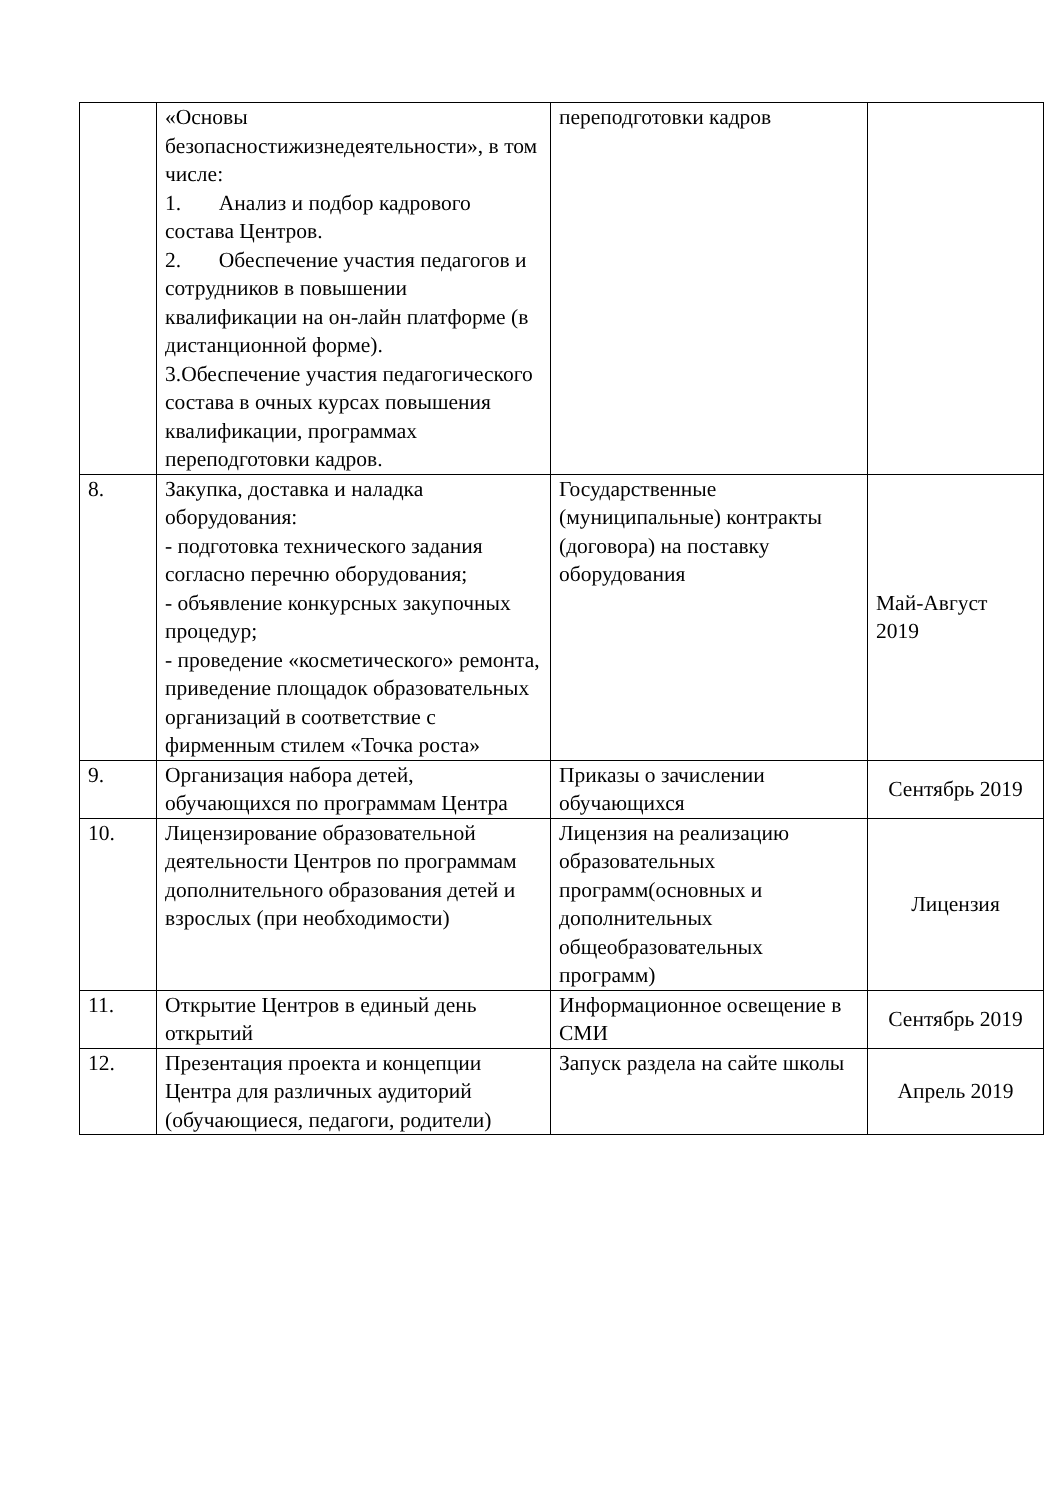| | «Основы безопасностижизнедеятельности», в том числе: 1. Анализ и подбор кадрового состава Центров. 2. Обеспечение участия педагогов и сотрудников в повышении квалификации на он-лайн платформе (в дистанционной форме). 3.Обеспечение участия педагогического состава в очных курсах повышения квалификации, программах переподготовки кадров. | переподготовки кадров | |
| 8. | Закупка, доставка и наладка оборудования: - подготовка технического задания согласно перечню оборудования; - объявление конкурсных закупочных процедур; - проведение «косметического» ремонта, приведение площадок образовательных организаций в соответствие с фирменным стилем «Точка роста» | Государственные (муниципальные) контракты (договора) на поставку оборудования | Май-Август 2019 |
| 9. | Организация набора детей, обучающихся по программам Центра | Приказы о зачислении обучающихся | Сентябрь 2019 |
| 10. | Лицензирование образовательной деятельности Центров по программам дополнительного образования детей и взрослых (при необходимости) | Лицензия на реализацию образовательных программ(основных и дополнительных общеобразовательных программ) | Лицензия |
| 11. | Открытие Центров в единый день открытий | Информационное освещение в СМИ | Сентябрь 2019 |
| 12. | Презентация проекта и концепции Центра для различных аудиторий (обучающиеся, педагоги, родители) | Запуск раздела на сайте школы | Апрель 2019 |